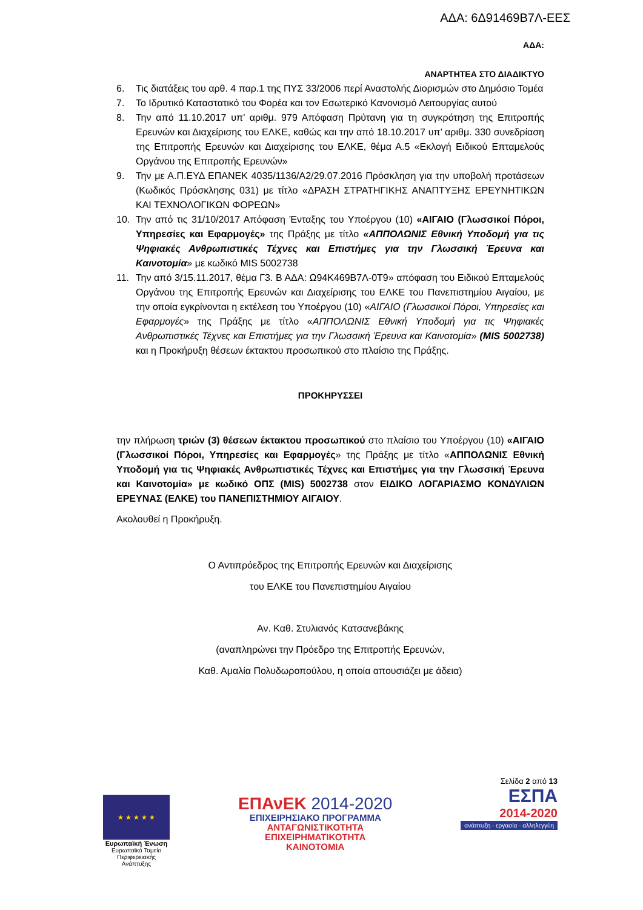ΑΔΑ: 6Δ91469Β7Λ-ΕΕΣ
ΑΔΑ:
ΑΝΑΡΤΗΤΕΑ ΣΤΟ ΔΙΑΔΙΚΤΥΟ
6. Τις διατάξεις του αρθ. 4 παρ.1 της ΠΥΣ 33/2006 περί Αναστολής Διορισμών στο Δημόσιο Τομέα
7. Το Ιδρυτικό Καταστατικό του Φορέα και τον Εσωτερικό Κανονισμό Λειτουργίας αυτού
8. Την από 11.10.2017 υπ’ αριθμ. 979 Απόφαση Πρύτανη για τη συγκρότηση της Επιτροπής Ερευνών και Διαχείρισης του ΕΛΚΕ, καθώς και την από 18.10.2017 υπ’ αριθμ. 330 συνεδρίαση της Επιτροπής Ερευνών και Διαχείρισης του ΕΛΚΕ, θέμα Α.5 «Εκλογή Ειδικού Επταμελούς Οργάνου της Επιτροπής Ερευνών»
9. Την με Α.Π.ΕΥΔ ΕΠΑΝΕΚ 4035/1136/Α2/29.07.2016 Πρόσκληση για την υποβολή προτάσεων (Κωδικός Πρόσκλησης 031) με τίτλο «ΔΡΑΣΗ ΣΤΡΑΤΗΓΙΚΗΣ ΑΝΑΠΤΥΞΗΣ ΕΡΕΥΝΗΤΙΚΩΝ ΚΑΙ ΤΕΧΝΟΛΟΓΙΚΩΝ ΦΟΡΕΩΝ»
10. Την από τις 31/10/2017 Απόφαση Ένταξης του Υποέργου (10) «ΑΙΓΑΙΟ (Γλωσσικοί Πόροι, Υπηρεσίες και Εφαρμογές» της Πράξης με τίτλο «ΑΠΠΟΛΩΝΙΣ Εθνική Υποδομή για τις Ψηφιακές Ανθρωπιστικές Τέχνες και Επιστήμες για την Γλωσσική Έρευνα και Καινοτομία» με κωδικό MIS 5002738
11. Την από 3/15.11.2017, θέμα Γ3. Β ΑΔΑ: Ω94Κ469Β7Λ-0Τ9» απόφαση του Ειδικού Επταμελούς Οργάνου της Επιτροπής Ερευνών και Διαχείρισης του ΕΛΚΕ του Πανεπιστημίου Αιγαίου, με την οποία εγκρίνονται η εκτέλεση του Υποέργου (10) «ΑΙΓΑΙΟ (Γλωσσικοί Πόροι, Υπηρεσίες και Εφαρμογές» της Πράξης με τίτλο «ΑΠΠΟΛΩΝΙΣ Εθνική Υποδομή για τις Ψηφιακές Ανθρωπιστικές Τέχνες και Επιστήμες για την Γλωσσική Έρευνα και Καινοτομία» (MIS 5002738) και η Προκήρυξη θέσεων έκτακτου προσωπικού στο πλαίσιο της Πράξης.
ΠΡΟΚΗΡΥΣΣΕΙ
την πλήρωση τριών (3) θέσεων έκτακτου προσωπικού στο πλαίσιο του Υποέργου (10) «ΑΙΓΑΙΟ (Γλωσσικοί Πόροι, Υπηρεσίες και Εφαρμογές» της Πράξης με τίτλο «ΑΠΠΟΛΩΝΙΣ Εθνική Υποδομή για τις Ψηφιακές Ανθρωπιστικές Τέχνες και Επιστήμες για την Γλωσσική Έρευνα και Καινοτομία» με κωδικό ΟΠΣ (MIS) 5002738 στον ΕΙΔΙΚΟ ΛΟΓΑΡΙΑΣΜΟ ΚΟΝΔΥΛΙΩΝ ΕΡΕΥΝΑΣ (ΕΛΚΕ) του ΠΑΝΕΠΙΣΤΗΜΙΟΥ ΑΙΓΑΙΟΥ.
Ακολουθεί η Προκήρυξη.
Ο Αντιπρόεδρος της Επιτροπής Ερευνών και Διαχείρισης
του ΕΛΚΕ του Πανεπιστημίου Αιγαίου
Αν. Καθ. Στυλιανός Κατσανεβάκης
(αναπληρώνει την Πρόεδρο της Επιτροπής Ερευνών,
Καθ. Αμαλία Πολυδωροπούλου, η οποία απουσιάζει με άδεια)
★ ★ ★ ★ ★
Ευρωπαϊκή Ένωση
Ευρωπαϊκό Ταμείο
Περιφερειακής Ανάπτυξης
ΕΠΑνΕΚ 2014-2020
ΕΠΙΧΕΙΡΗΣΙΑΚΟ ΠΡΟΓΡΑΜΜΑ
ΑΝΤΑΓΩΝΙΣΤΙΚΟΤΗΤΑ
ΕΠΙΧΕΙΡΗΜΑΤΙΚΟΤΗΤΑ
ΚΑΙΝΟΤΟΜΙΑ
Σελίδα 2 από 13
ΕΣΠΑ
2014-2020
ανάπτυξη - εργασία - αλληλεγγύη